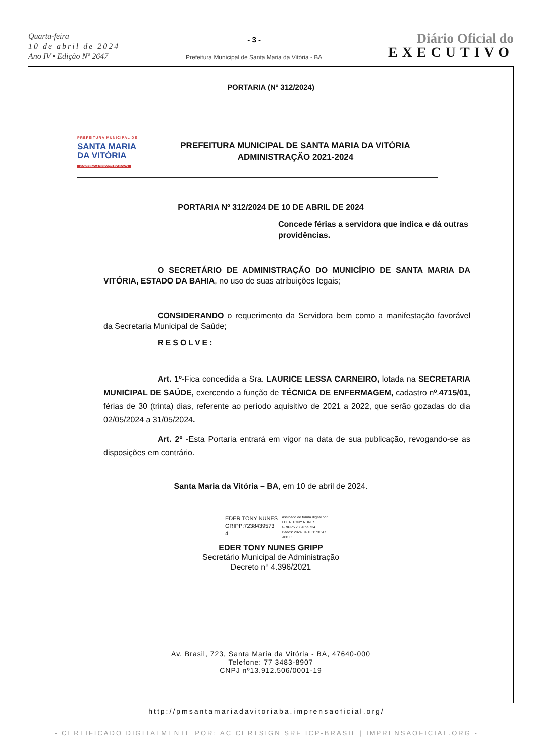Quarta-feira
10 de abril de 2024
Ano IV • Edição Nº 2647
- 3 -
Prefeitura Municipal de Santa Maria da Vitória - BA
Diário Oficial do
EXECUTIVO
PORTARIA (Nº 312/2024)
PREFEITURA MUNICIPAL DE
SANTA MARIA
DA VITÓRIA
GOVERNO A SERVIÇO DO POVO
PREFEITURA MUNICIPAL DE SANTA MARIA DA VITÓRIA
ADMINISTRAÇÃO 2021-2024
PORTARIA Nº 312/2024 DE 10 DE ABRIL DE 2024
Concede férias a servidora que indica e dá outras providências.
O SECRETÁRIO DE ADMINISTRAÇÃO DO MUNICÍPIO DE SANTA MARIA DA VITÓRIA, ESTADO DA BAHIA, no uso de suas atribuições legais;
CONSIDERANDO o requerimento da Servidora bem como a manifestação favorável da Secretaria Municipal de Saúde;
RESOLVE:
Art. 1º-Fica concedida a Sra. LAURICE LESSA CARNEIRO, lotada na SECRETARIA MUNICIPAL DE SAÚDE, exercendo a função de TÉCNICA DE ENFERMAGEM, cadastro nº.4715/01, férias de 30 (trinta) dias, referente ao período aquisitivo de 2021 a 2022, que serão gozadas do dia 02/05/2024 a 31/05/2024.
Art. 2º -Esta Portaria entrará em vigor na data de sua publicação, revogando-se as disposições em contrário.
Santa Maria da Vitória – BA, em 10 de abril de 2024.
EDER TONY NUNES
GRIPP:7238439573
4
Assinado de forma digital por
EDER TONY NUNES
GRIPP:72384395734
Dados: 2024.04.10 11:38:47
-03'00'
EDER TONY NUNES GRIPP
Secretário Municipal de Administração
Decreto n° 4.396/2021
Av. Brasil, 723, Santa Maria da Vitória - BA, 47640-000
Telefone: 77 3483-8907
CNPJ nº13.912.506/0001-19
http://pmsantamariadavitoriaba.imprensaoficial.org/
- CERTIFICADO DIGITALMENTE POR: AC CERTSIGN SRF ICP-BRASIL | IMPRENSAOFICIAL.ORG -